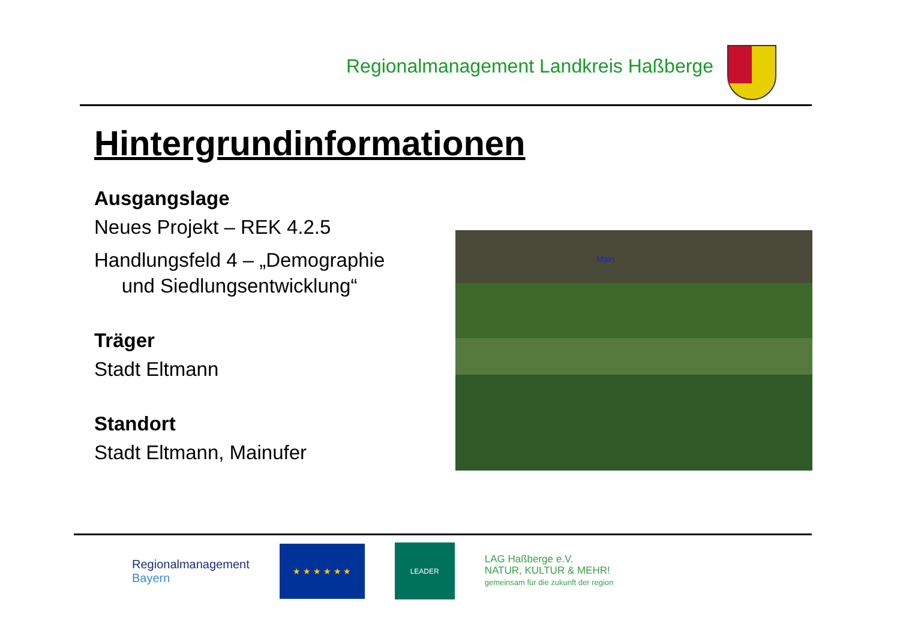Regionalmanagement Landkreis Haßberge
Hintergrundinformationen
Ausgangslage
Neues Projekt – REK 4.2.5
Handlungsfeld 4 – „Demographie
und Siedlungsentwicklung“
Träger
Stadt Eltmann
Standort
Stadt Eltmann, Mainufer
Main
Regionalmanagement
Bayern
★ ★ ★ ★ ★ ★
LEADER
LAG Haßberge e.V.
NATUR, KULTUR & MEHR!
gemeinsam für die zukunft der region